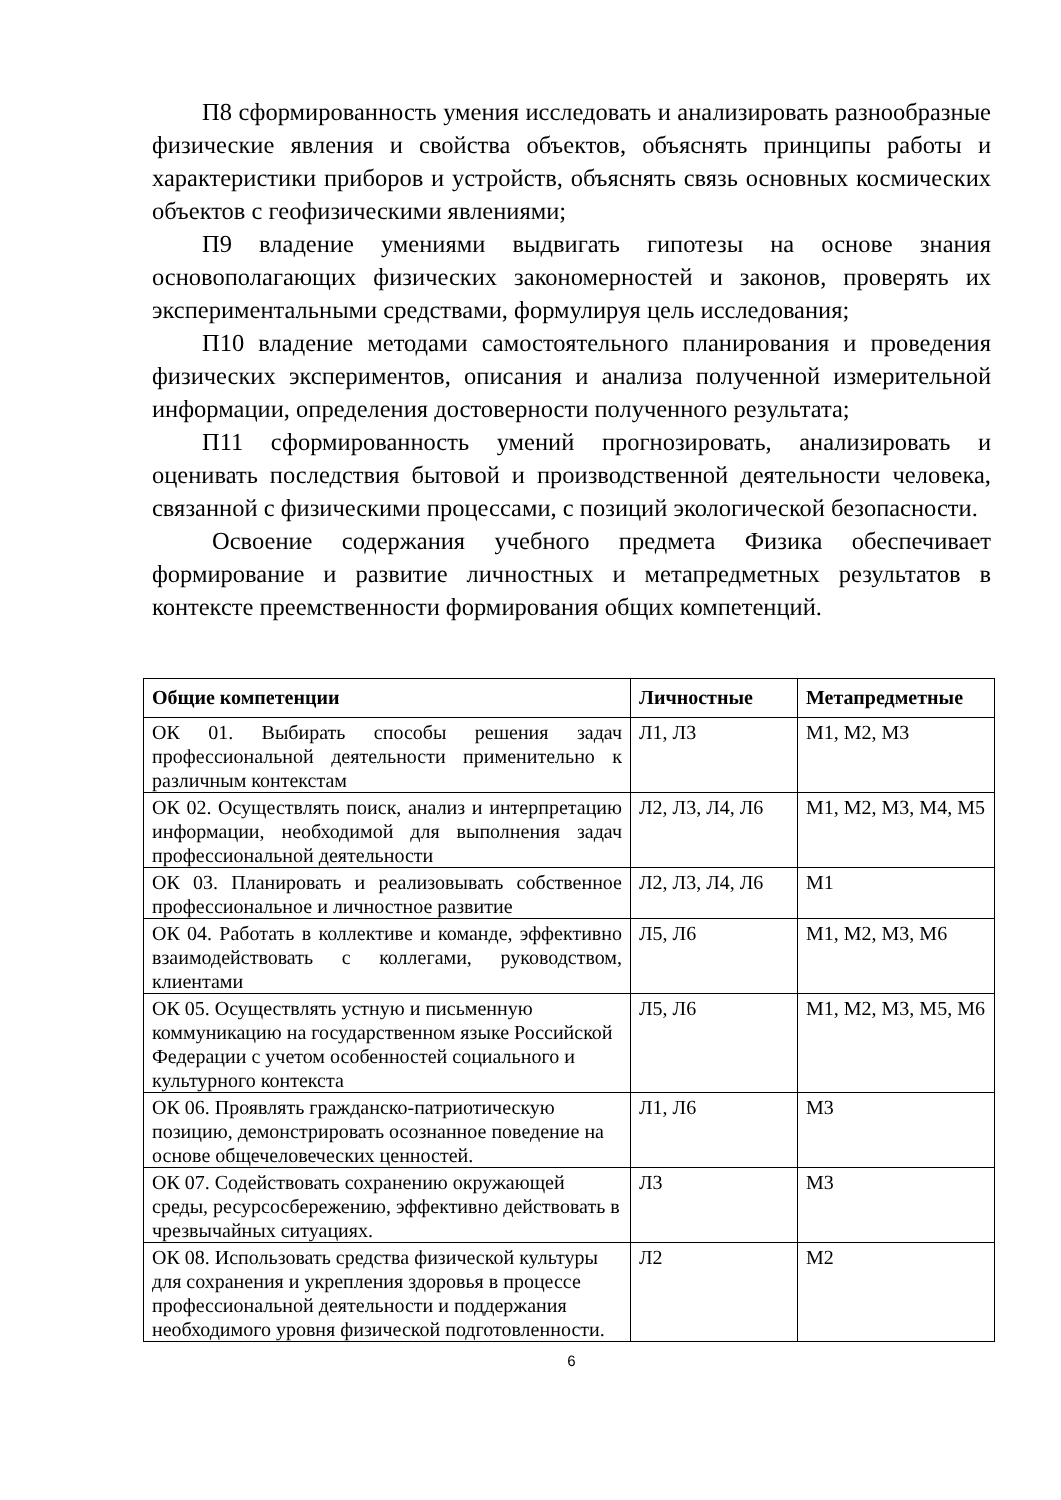П8 сформированность умения исследовать и анализировать разнообразные физические явления и свойства объектов, объяснять принципы работы и характеристики приборов и устройств, объяснять связь основных космических объектов с геофизическими явлениями;
П9 владение умениями выдвигать гипотезы на основе знания основополагающих физических закономерностей и законов, проверять их экспериментальными средствами, формулируя цель исследования;
П10 владение методами самостоятельного планирования и проведения физических экспериментов, описания и анализа полученной измерительной информации, определения достоверности полученного результата;
П11 сформированность умений прогнозировать, анализировать и оценивать последствия бытовой и производственной деятельности человека, связанной с физическими процессами, с позиций экологической безопасности.
Освоение содержания учебного предмета Физика обеспечивает формирование и развитие личностных и метапредметных результатов в контексте преемственности формирования общих компетенций.
| Общие компетенции | Личностные | Метапредметные |
| --- | --- | --- |
| ОК 01. Выбирать способы решения задач профессиональной деятельности применительно к различным контекстам | Л1, Л3 | М1, М2, М3 |
| ОК 02. Осуществлять поиск, анализ и интерпретацию информации, необходимой для выполнения задач профессиональной деятельности | Л2, Л3, Л4, Л6 | М1, М2, М3, М4, М5 |
| ОК 03. Планировать и реализовывать собственное профессиональное и личностное развитие | Л2, Л3, Л4, Л6 | М1 |
| ОК 04. Работать в коллективе и команде, эффективно взаимодействовать с коллегами, руководством, клиентами | Л5, Л6 | М1, М2, М3, М6 |
| ОК 05. Осуществлять устную и письменную коммуникацию на государственном языке Российской Федерации с учетом особенностей социального и культурного контекста | Л5, Л6 | М1, М2, М3, М5, М6 |
| ОК 06. Проявлять гражданско-патриотическую позицию, демонстрировать осознанное поведение на основе общечеловеческих ценностей. | Л1, Л6 | М3 |
| ОК 07. Содействовать сохранению окружающей среды, ресурсосбережению, эффективно действовать в чрезвычайных ситуациях. | Л3 | М3 |
| ОК 08. Использовать средства физической культуры для сохранения и укрепления здоровья в процессе профессиональной деятельности и поддержания необходимого уровня физической подготовленности. | Л2 | М2 |
6